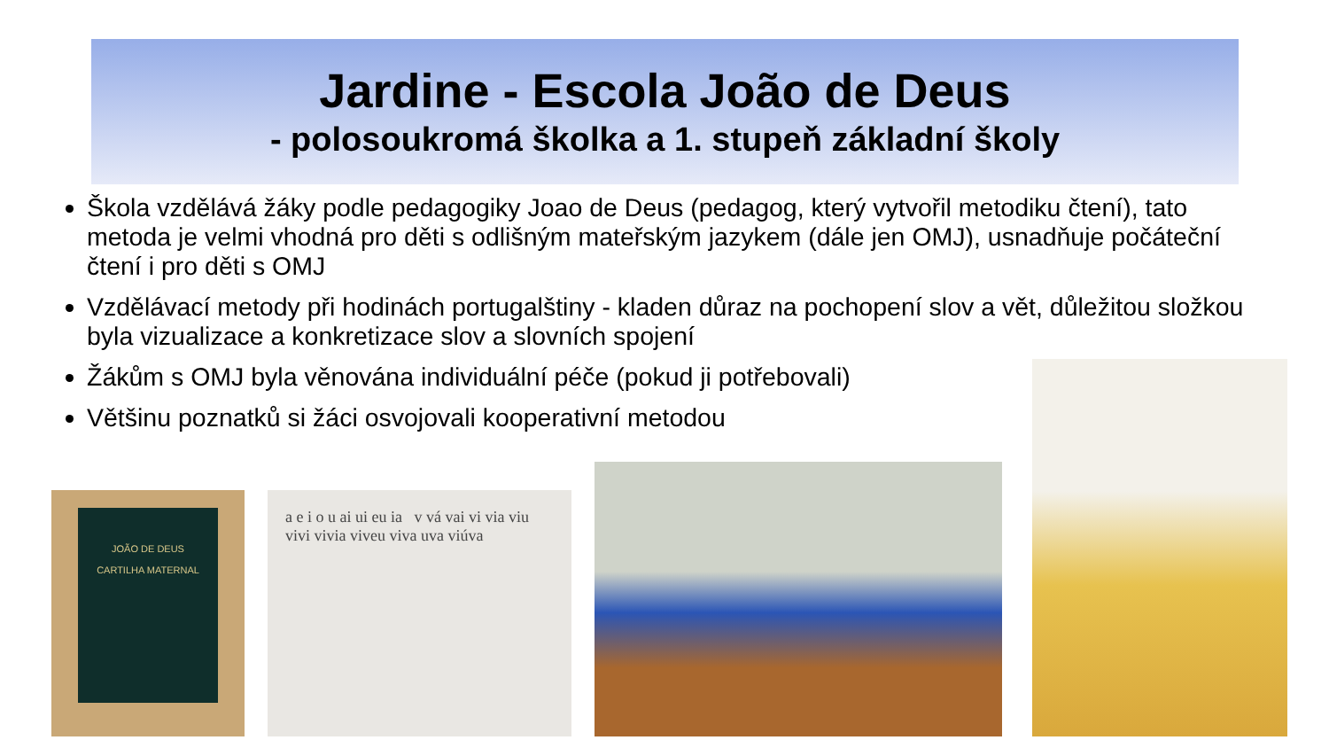Jardine - Escola João de Deus
- polosoukromá školka a 1. stupeň základní školy
Škola vzdělává žáky podle pedagogiky Joao de Deus (pedagog, který vytvořil metodiku čtení), tato metoda je velmi vhodná pro děti s odlišným mateřským jazykem (dále jen OMJ), usnadňuje počáteční čtení i pro děti s OMJ
Vzdělávací metody při hodinách portugalštiny - kladen důraz na pochopení slov a vět, důležitou složkou byla vizualizace a konkretizace slov a slovních spojení
Žákům s OMJ byla věnována individuální péče (pokud ji potřebovali)
Většinu poznatků si žáci osvojovali kooperativní metodou
JOÃO DE DEUS
CARTILHA MATERNAL
a e i o u ai ui eu ia v vá vai vi via viu vivi vivia viveu viva uva viúva